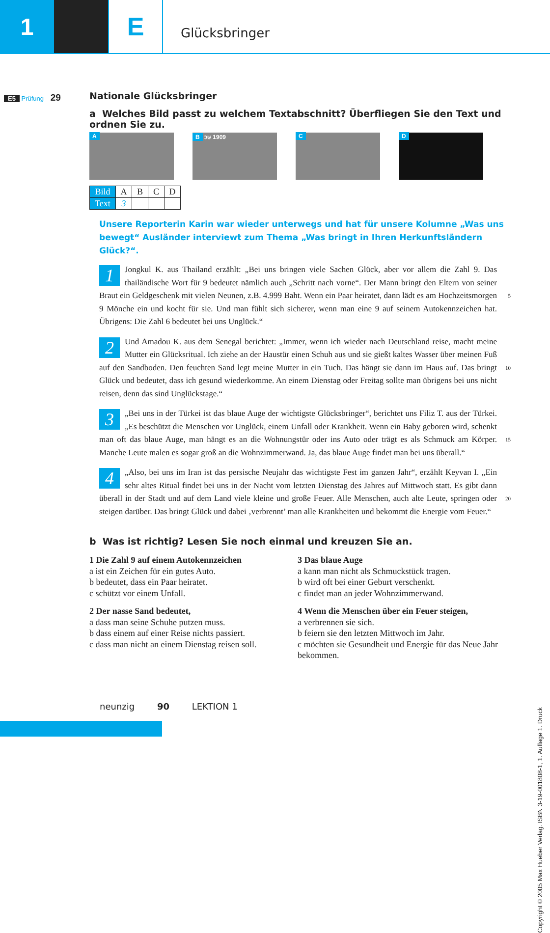1 E
Glücksbringer
E5 Prüfung 29
Nationale Glücksbringer
a Welches Bild passt zu welchem Textabschnitt? Überfliegen Sie den Text und ordnen Sie zu.
A B วษ 1909 C D
| Bild | A | B | C | D |
| Text | 3 | | | |
Unsere Reporterin Karin war wieder unterwegs und hat für unsere Kolumne „Was uns bewegt“ Ausländer interviewt zum Thema „Was bringt in Ihren Herkunftsländern Glück?“.
1
Jongkul K. aus Thailand erzählt: „Bei uns bringen viele Sachen Glück, aber vor allem die Zahl 9. Das thailändische Wort für 9 bedeutet nämlich auch „Schritt nach vorne“. Der Mann bringt den Eltern von seiner Braut ein Geldgeschenk mit vielen Neunen, z.B. 4.999 Baht. Wenn ein Paar heiratet, 5 dann lädt es am Hochzeitsmorgen 9 Mönche ein und kocht für sie. Und man fühlt sich sicherer, wenn man eine 9 auf seinem Autokennzeichen hat. Übrigens: Die Zahl 6 bedeutet bei uns Unglück.“
2
Und Amadou K. aus dem Senegal berichtet: „Immer, wenn ich wieder nach Deutschland reise, macht meine Mutter ein Glücksritual. Ich ziehe an der Haustür einen Schuh aus und sie gießt kaltes Wasser über meinen Fuß auf den Sandboden. Den feuchten Sand legt meine Mutter in ein Tuch. Das 10 hängt sie dann im Haus auf. Das bringt Glück und bedeutet, dass ich gesund wiederkomme. An einem Dienstag oder Freitag sollte man übrigens bei uns nicht reisen, denn das sind Unglückstage.“
3
„Bei uns in der Türkei ist das blaue Auge der wichtigste Glücksbringer“, berichtet uns Filiz T. aus der Türkei. „Es beschützt die Menschen vor Unglück, einem Unfall oder Krankheit. Wenn ein Baby geboren wird, schenkt man oft das blaue Auge, man hängt es an die Wohnungstür oder ins Auto 15 oder trägt es als Schmuck am Körper. Manche Leute malen es sogar groß an die Wohnzimmerwand. Ja, das blaue Auge findet man bei uns überall.“
4
„Also, bei uns im Iran ist das persische Neujahr das wichtigste Fest im ganzen Jahr“, erzählt Keyvan I. „Ein sehr altes Ritual findet bei uns in der Nacht vom letzten Dienstag des Jahres auf Mittwoch statt. Es gibt dann überall in der Stadt und auf dem Land viele kleine und große Feuer. Alle 20 Menschen, auch alte Leute, springen oder steigen darüber. Das bringt Glück und dabei ‚verbrennt’ man alle Krankheiten und bekommt die Energie vom Feuer.“
b Was ist richtig? Lesen Sie noch einmal und kreuzen Sie an.
1 Die Zahl 9 auf einem Autokennzeichen
a ist ein Zeichen für ein gutes Auto.
b bedeutet, dass ein Paar heiratet.
c schützt vor einem Unfall.
2 Der nasse Sand bedeutet,
a dass man seine Schuhe putzen muss.
b dass einem auf einer Reise nichts passiert.
c dass man nicht an einem Dienstag reisen soll.
3 Das blaue Auge
a kann man nicht als Schmuckstück tragen.
b wird oft bei einer Geburt verschenkt.
c findet man an jeder Wohnzimmerwand.
4 Wenn die Menschen über ein Feuer steigen,
a verbrennen sie sich.
b feiern sie den letzten Mittwoch im Jahr.
c möchten sie Gesundheit und Energie für das Neue Jahr bekommen.
neunzig 90 LEKTION 1
Copyright © 2005 Max Hueber Verlag. ISBN 3-19-001808-1, 1. Auflage 1. Druck